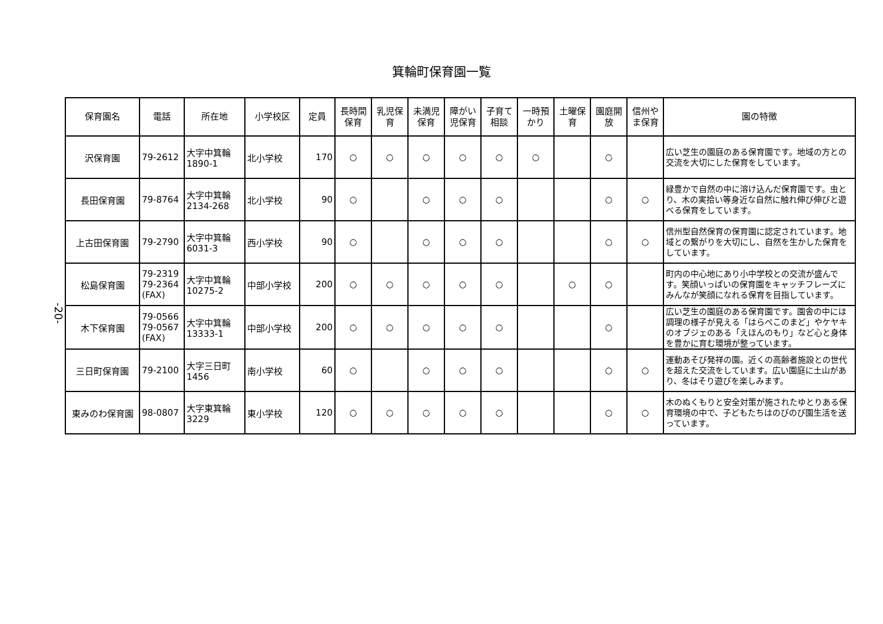箕輪町保育園一覧
-20-
| 保育園名 | 電話 | 所在地 | 小学校区 | 定員 | 長時間 保育 | 乳児保 育 | 未満児 保育 | 障がい 児保育 | 子育て 相談 | 一時預 かり | 土曜保 育 | 園庭開 放 | 信州や ま保育 | 園の特徴 |
| --- | --- | --- | --- | --- | --- | --- | --- | --- | --- | --- | --- | --- | --- | --- |
| 沢保育園 | 79-2612 | 大字中箕輪 1890-1 | 北小学校 | 170 | ○ | ○ | ○ | ○ | ○ | ○ | | ○ | | 広い芝生の園庭のある保育園です。地域の方との交流を大切にした保育をしています。 |
| 長田保育園 | 79-8764 | 大字中箕輪 2134-268 | 北小学校 | 90 | ○ | | ○ | ○ | ○ | | | ○ | ○ | 緑豊かで自然の中に溶け込んだ保育園です。虫とり、木の実拾い等身近な自然に触れ伸び伸びと遊べる保育をしています。 |
| 上古田保育園 | 79-2790 | 大字中箕輪 6031-3 | 西小学校 | 90 | ○ | | ○ | ○ | ○ | | | ○ | ○ | 信州型自然保育の保育園に認定されています。地域との繋がりを大切にし、自然を生かした保育をしています。 |
| 松島保育園 | 79-2319 79-2364 (FAX) | 大字中箕輪 10275-2 | 中部小学校 | 200 | ○ | ○ | ○ | ○ | ○ | | ○ | ○ | | 町内の中心地にあり小中学校との交流が盛んです。笑顔いっぱいの保育園をキャッチフレーズにみんなが笑顔になれる保育を目指しています。 |
| 木下保育園 | 79-0566 79-0567 (FAX) | 大字中箕輪 13333-1 | 中部小学校 | 200 | ○ | ○ | ○ | ○ | ○ | | | ○ | | 広い芝生の園庭のある保育園です。園舎の中には調理の様子が見える「はらぺこのまど」やケヤキのオブジェのある「えほんのもり」など心と身体を豊かに育む環境が整っています。 |
| 三日町保育園 | 79-2100 | 大字三日町 1456 | 南小学校 | 60 | ○ | | ○ | ○ | ○ | | | ○ | ○ | 運動あそび発祥の園。近くの高齢者施設との世代を超えた交流をしています。広い園庭に土山があり、冬はそり遊びを楽しみます。 |
| 東みのわ保育園 | 98-0807 | 大字東箕輪 3229 | 東小学校 | 120 | ○ | ○ | ○ | ○ | ○ | | | ○ | ○ | 木のぬくもりと安全対策が施されたゆとりある保育環境の中で、子どもたちはのびのび園生活を送っています。 |